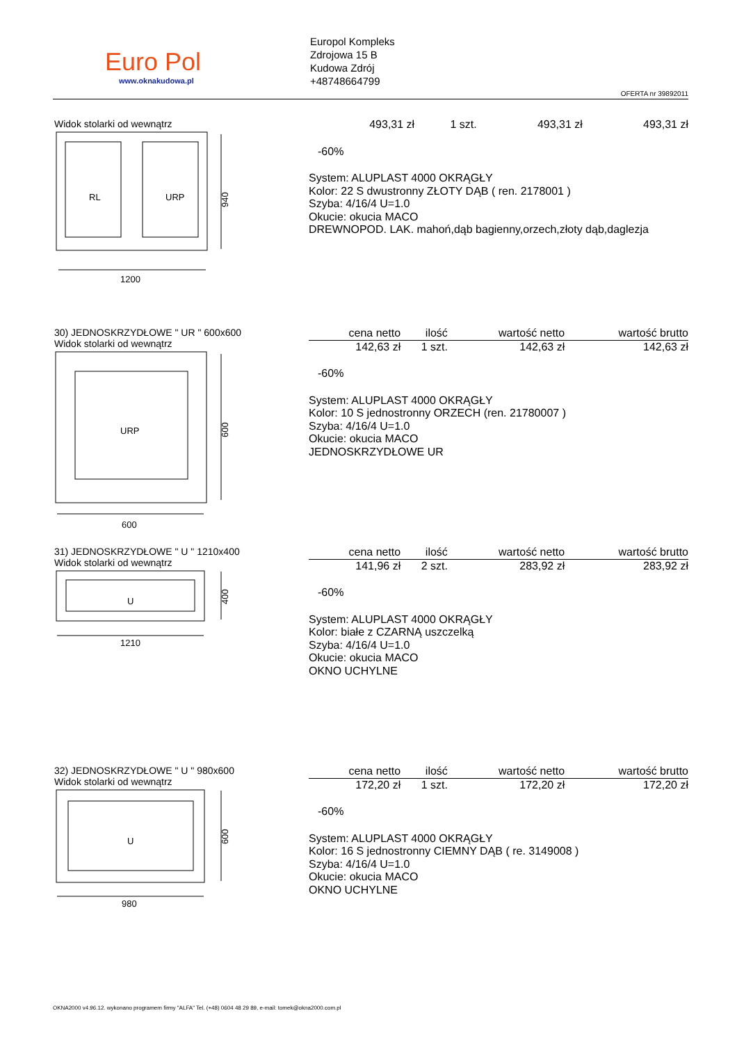Euro Pol
www.oknakudowa.pl
Europol Kompleks
Zdrojowa 15 B
Kudowa Zdrój
+48748664799
OFERTA nr 39892011
Widok stolarki od wewnątrz
RL
URP
940
1200
| 493,31 zł | 1 szt. | 493,31 zł | 493,31 zł |
-60%
System: ALUPLAST 4000 OKRĄGŁY
Kolor: 22 S dwustronny ZŁOTY DĄB ( ren. 2178001 )
Szyba: 4/16/4 U=1.0
Okucie: okucia MACO
DREWNOPOD. LAK. mahoń,dąb bagienny,orzech,złoty dąb,daglezja
30) JEDNOSKRZYDŁOWE " UR " 600x600
Widok stolarki od wewnątrz
URP
600
600
| cena netto | ilość | wartość netto | wartość brutto |
| --- | --- | --- | --- |
| 142,63 zł | 1 szt. | 142,63 zł | 142,63 zł |
-60%
System: ALUPLAST 4000 OKRĄGŁY
Kolor: 10 S jednostronny ORZECH (ren. 21780007 )
Szyba: 4/16/4 U=1.0
Okucie: okucia MACO
JEDNOSKRZYDŁOWE UR
31) JEDNOSKRZYDŁOWE " U " 1210x400
Widok stolarki od wewnątrz
U
400
1210
| cena netto | ilość | wartość netto | wartość brutto |
| --- | --- | --- | --- |
| 141,96 zł | 2 szt. | 283,92 zł | 283,92 zł |
-60%
System: ALUPLAST 4000 OKRĄGŁY
Kolor: białe z CZARNĄ uszczelką
Szyba: 4/16/4 U=1.0
Okucie: okucia MACO
OKNO UCHYLNE
32) JEDNOSKRZYDŁOWE " U " 980x600
Widok stolarki od wewnątrz
U
600
980
| cena netto | ilość | wartość netto | wartość brutto |
| --- | --- | --- | --- |
| 172,20 zł | 1 szt. | 172,20 zł | 172,20 zł |
-60%
System: ALUPLAST 4000 OKRĄGŁY
Kolor: 16 S jednostronny CIEMNY DĄB ( re. 3149008 )
Szyba: 4/16/4 U=1.0
Okucie: okucia MACO
OKNO UCHYLNE
OKNA2000 v4.96.12. wykonano programem firmy "ALFA" Tel. (+48) 0604 48 29 89, e-mail: tomek@okna2000.com.pl